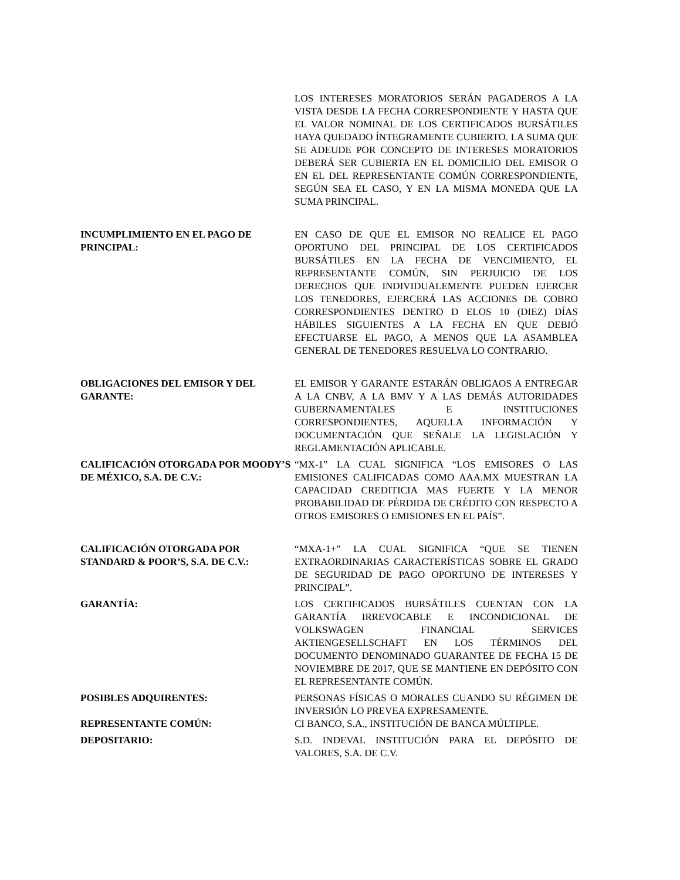LOS INTERESES MORATORIOS SERÁN PAGADEROS A LA VISTA DESDE LA FECHA CORRESPONDIENTE Y HASTA QUE EL VALOR NOMINAL DE LOS CERTIFICADOS BURSÁTILES HAYA QUEDADO ÍNTEGRAMENTE CUBIERTO. LA SUMA QUE SE ADEUDE POR CONCEPTO DE INTERESES MORATORIOS DEBERÁ SER CUBIERTA EN EL DOMICILIO DEL EMISOR O EN EL DEL REPRESENTANTE COMÚN CORRESPONDIENTE, SEGÚN SEA EL CASO, Y EN LA MISMA MONEDA QUE LA SUMA PRINCIPAL.
INCUMPLIMIENTO EN EL PAGO DE PRINCIPAL:
EN CASO DE QUE EL EMISOR NO REALICE EL PAGO OPORTUNO DEL PRINCIPAL DE LOS CERTIFICADOS BURSÁTILES EN LA FECHA DE VENCIMIENTO, EL REPRESENTANTE COMÚN, SIN PERJUICIO DE LOS DERECHOS QUE INDIVIDUALEMENTE PUEDEN EJERCER LOS TENEDORES, EJERCERÁ LAS ACCIONES DE COBRO CORRESPONDIENTES DENTRO D ELOS 10 (DIEZ) DÍAS HÁBILES SIGUIENTES A LA FECHA EN QUE DEBIÓ EFECTUARSE EL PAGO, A MENOS QUE LA ASAMBLEA GENERAL DE TENEDORES RESUELVA LO CONTRARIO.
OBLIGACIONES DEL EMISOR Y DEL GARANTE:
EL EMISOR Y GARANTE ESTARÁN OBLIGAOS A ENTREGAR A LA CNBV, A LA BMV Y A LAS DEMÁS AUTORIDADES GUBERNAMENTALES E INSTITUCIONES CORRESPONDIENTES, AQUELLA INFORMACIÓN Y DOCUMENTACIÓN QUE SEÑALE LA LEGISLACIÓN Y REGLAMENTACIÓN APLICABLE.
CALIFICACIÓN OTORGADA POR MOODY’S DE MÉXICO, S.A. DE C.V.:
“MX-1” LA CUAL SIGNIFICA “LOS EMISORES O LAS EMISIONES CALIFICADAS COMO AAA.MX MUESTRAN LA CAPACIDAD CREDITICIA MAS FUERTE Y LA MENOR PROBABILIDAD DE PÉRDIDA DE CRÉDITO CON RESPECTO A OTROS EMISORES O EMISIONES EN EL PAÍS”.
CALIFICACIÓN OTORGADA POR STANDARD & POOR’S, S.A. DE C.V.:
“MXA-1+” LA CUAL SIGNIFICA “QUE SE TIENEN EXTRAORDINARIAS CARACTERÍSTICAS SOBRE EL GRADO DE SEGURIDAD DE PAGO OPORTUNO DE INTERESES Y PRINCIPAL”.
GARANTÍA: LOS CERTIFICADOS BURSÁTILES CUENTAN CON LA GARANTÍA IRREVOCABLE E INCONDICIONAL DE VOLKSWAGEN FINANCIAL SERVICES AKTIENGESELLSCHAFT EN LOS TÉRMINOS DEL DOCUMENTO DENOMINADO GUARANTEE DE FECHA 15 DE NOVIEMBRE DE 2017, QUE SE MANTIENE EN DEPÓSITO CON EL REPRESENTANTE COMÚN.
POSIBLES ADQUIRENTES: PERSONAS FÍSICAS O MORALES CUANDO SU RÉGIMEN DE INVERSIÓN LO PREVEA EXPRESAMENTE.
REPRESENTANTE COMÚN: CI BANCO, S.A., INSTITUCIÓN DE BANCA MÚLTIPLE.
DEPOSITARIO: S.D. INDEVAL INSTITUCIÓN PARA EL DEPÓSITO DE VALORES, S.A. DE C.V.